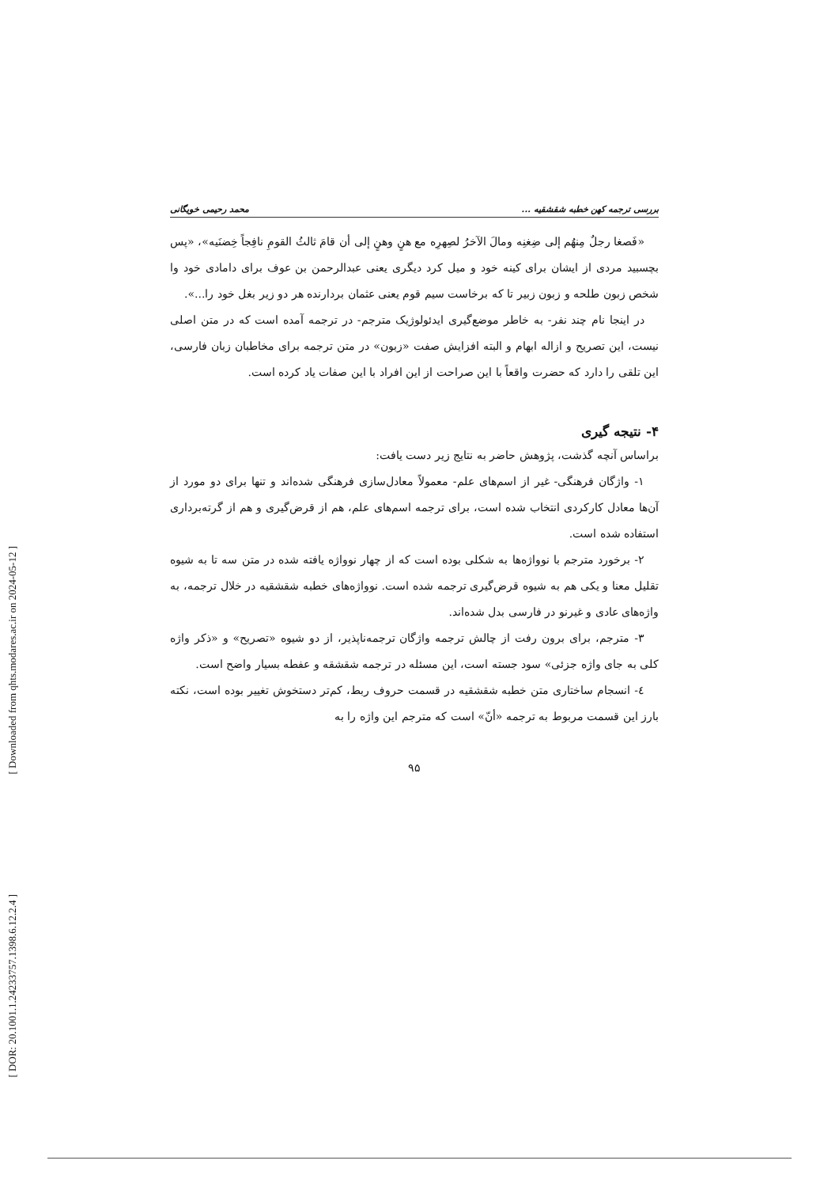[ Downloaded from qhts.modares.ac.ir on 2024-05-12 ]
[ DOR: 20.1001.1.24233757.1398.6.12.2.4 ]
بررسی ترجمه کهن خطبه شقشقیه ... محمد رحیمی خویگانی
«فَصغا رجلٌ مِنهُم إلی ضِغنِه ومالَ الآخرُ لصِهرِه مع هنٍ وهنٍ إلی أن قامَ ثالثُ القومِ نافِجاً خِضنَیه»، «پس بچسبید مردی از ایشان برای کینه خود و میل کرد دیگری یعنی عبدالرحمن بن عوف برای دامادی خود وا شخص زبون طلحه و زبون زبیر تا که برخاست سیم قوم یعنی عثمان بردارنده هر دو زیر بغل خود را...».
در اینجا نام چند نفر- به خاطر موضع‌گیری ایدئولوژیک مترجم- در ترجمه آمده است که در متن اصلی نیست، این تصریح و ازاله ابهام و البته افزایش صفت «زبون» در متن ترجمه برای مخاطبان زبان فارسی، این تلقی را دارد که حضرت واقعاً با این صراحت از این افراد با این صفات یاد کرده است.
۴- نتیجه گیری
براساس آنچه گذشت، پژوهش حاضر به نتایج زیر دست یافت:
۱- واژگان فرهنگی- غیر از اسم‌های علم- معمولاً معادل‌سازی فرهنگی شده‌اند و تنها برای دو مورد از آن‌ها معادل کارکردی انتخاب شده است، برای ترجمه اسم‌های علم، هم از قرض‌گیری و هم از گرته‌برداری استفاده شده است.
۲- برخورد مترجم با نوواژه‌ها به شکلی بوده است که از چهار نوواژه یافته شده در متن سه تا به شیوه تقلیل معنا و یکی هم به شیوه قرض‌گیری ترجمه شده است. نوواژه‌های خطبه شقشقیه در خلال ترجمه، به واژه‌های عادی و غیرنو در فارسی بدل شده‌اند.
۳- مترجم، برای برون رفت از چالش ترجمه واژگان ترجمه‌ناپذیر، از دو شیوه «تصریح» و «ذکر واژه کلی به جای واژه جزئی» سود جسته است، این مسئله در ترجمه شقشقه و عفطه بسیار واضح است.
٤- انسجام ساختاری متن خطبه شقشقیه در قسمت حروف ربط، کم‌تر دستخوش تغییر بوده است، نکته بارز این قسمت مربوط به ترجمه «أنّ» است که مترجم این واژه را به
۹۵